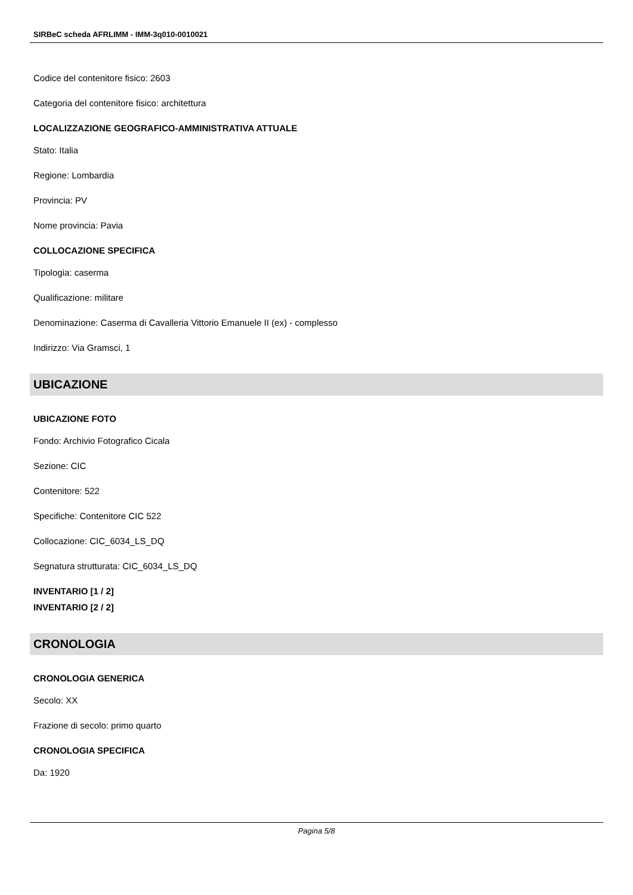SIRBeC scheda AFRLIMM - IMM-3q010-0010021
Codice del contenitore fisico: 2603
Categoria del contenitore fisico: architettura
LOCALIZZAZIONE GEOGRAFICO-AMMINISTRATIVA ATTUALE
Stato: Italia
Regione: Lombardia
Provincia: PV
Nome provincia: Pavia
COLLOCAZIONE SPECIFICA
Tipologia: caserma
Qualificazione: militare
Denominazione: Caserma di Cavalleria Vittorio Emanuele II (ex) - complesso
Indirizzo: Via Gramsci, 1
UBICAZIONE
UBICAZIONE FOTO
Fondo: Archivio Fotografico Cicala
Sezione: CIC
Contenitore: 522
Specifiche: Contenitore CIC 522
Collocazione: CIC_6034_LS_DQ
Segnatura strutturata: CIC_6034_LS_DQ
INVENTARIO [1 / 2]
INVENTARIO [2 / 2]
CRONOLOGIA
CRONOLOGIA GENERICA
Secolo: XX
Frazione di secolo: primo quarto
CRONOLOGIA SPECIFICA
Da: 1920
Pagina 5/8